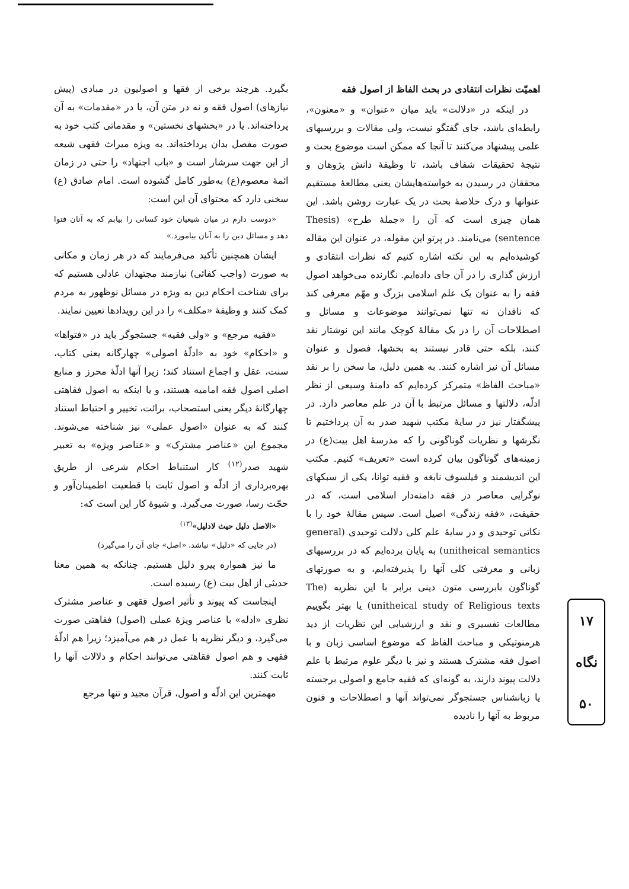اهمیّت نظرات انتقادی در بحث الفاظ از اصول فقه
در اینکه در «دلالت» باید میان «عنوان» و «معنون»، رابطه‌ای باشد، جای گفتگو نیست، ولی مقالات و بررسیهای علمی پیشنهاد می‌کنند تا آنجا که ممکن است موضوع بحث و نتیجهٔ تحقیقات شفاف باشد، تا وظیفهٔ دانش پژوهان و محققان در رسیدن به خواسته‌هایشان یعنی مطالعهٔ مستقیم عنوانها و درک خلاصهٔ بحث در یک عبارت روشن باشد. این همان چیزی است که آن را «جملهٔ طرح» (Thesis sentence) می‌نامند. در پرتو این مقوله، در عنوان این مقاله کوشیده‌ایم به این نکته اشاره کنیم که نظرات انتقادی و ارزش گذاری را در آن جای داده‌ایم. نگارنده می‌خواهد اصول فقه را به عنوان یک علم اسلامی بزرگ و مهّم معرفی کند که ناقدان نه تنها نمی‌توانند موضوعات و مسائل و اصطلاحات آن را در یک مقالهٔ کوچک مانند این نوشتار نقد کنند، بلکه حتی قادر نیستند به بخشها، فصول و عنوان مسائل آن نیز اشاره کنند. به همین دلیل، ما سخن را بر نقد «مباحث الفاظ» متمرکز کرده‌ایم که دامنهٔ وسیعی از نظر ادلّه، دلالتها و مسائل مرتبط با آن در علم معاصر دارد. در پیشگفتار نیز در سایهٔ مکتب شهید صدر به آن پرداختیم تا نگرشها و نظریات گوناگونی را که مدرسهٔ اهل بیت(ع) در زمینه‌های گوناگون بیان کرده است «تعریف» کنیم. مکتب این اندیشمند و فیلسوف نابغه و فقیه توانا، یکی از سبکهای نوگرایی معاصر در فقه دامنه‌دار اسلامی است، که در حقیقت، «فقه زندگی» اصیل است. سپس مقالهٔ خود را با نکاتی توحیدی و در سایهٔ علم کلی دلالت توحیدی (general unitheical semantics) به پایان برده‌ایم که در بررسیهای زبانی و معرفتی کلی آنها را پذیرفته‌ایم، و به صورتهای گوناگون بابررسی متون دینی برابر با این نظریه (The unitheical study of Religious texts) یا بهتر بگوییم مطالعات تفسیری و نقد و ارزشیابی این نظریات از دید هرمنوتیکی و مباحث الفاظ که موضوع اساسی زبان و با اصول فقه مشترک هستند و نیز با دیگر علوم مرتبط با علم دلالت پیوند دارند، به گونه‌ای که فقیه جامع و اصولی برجسته یا زبانشناس جستجوگر نمی‌تواند آنها و اصطلاحات و فنون مربوط به آنها را نادیده
بگیرد. هرچند برخی از فقها و اصولیون در مبادی (پیش نیازهای) اصول فقه و نه در متن آن، یا در «مقدمات» به آن پرداخته‌اند. یا در «بخشهای نخستین» و مقدماتی کتب خود به صورت مفصل بدان پرداخته‌اند. به ویژه میراث فقهی شیعه از این جهت سرشار است و «باب اجتهاد» را حتی در زمان ائمهٔ معصوم(ع) به‌طور کامل گشوده است. امام صادق (ع) سخنی دارد که محتوای آن این است:
«دوست دارم در میان شیعیان خود کسانی را بیابم که به آنان فتوا دهد و مسائل دین را به آنان بیاموزد.»
ایشان همچنین تأکید می‌فرمایند که در هر زمان و مکانی به صورت (واجب کفائی) نیازمند مجتهدان عادلی هستیم که برای شناخت احکام دین به ویژه در مسائل نوظهور به مردم کمک کنند و وظیفهٔ «مکلف» را در این رویدادها تعیین نمایند.
«فقیه مرجع» و «ولی فقیه» جستجوگر باید در «فتواها» و «احکام» خود به «ادلّهٔ اصولی» چهارگانه یعنی کتاب، سنت، عقل و اجماع استناد کند؛ زیرا آنها ادلّهٔ محرز و منابع اصلی اصول فقه امامیه هستند، و یا اینکه به اصول فقاهتی چهارگانهٔ دیگر یعنی استصحاب، برائت، تخییر و احتیاط استناد کنند که به عنوان «اصول عملی» نیز شناخته می‌شوند. مجموع این «عناصر مشترک» و «عناصر ویژه» به تعبیر شهید صدر<sup>(۱۲)</sup> کار استنباط احکام شرعی از طریق بهره‌برداری از ادلّه و اصول ثابت با قطعیت اطمینان‌آور و حجّت رسا، صورت می‌گیرد. و شیوهٔ کار این است که:
«الاصل دلیل حیث لادلیل»<sup>(۱۳)</sup>
(در جایی که «دلیل» نباشد، «اصل» جای آن را می‌گیرد)
ما نیز همواره پیرو دلیل هستیم. چنانکه به همین معنا حدیثی از اهل بیت (ع) رسیده است.
اینجاست که پیوند و تأثیر اصول فقهی و عناصر مشترک نظری «ادله» با عناصر ویژهٔ عملی (اصول) فقاهتی صورت می‌گیرد، و دیگر نظریه با عمل در هم می‌آمیزد؛ زیرا هم ادلّهٔ فقهی و هم اصول فقاهتی می‌توانند احکام و دلالات آنها را ثابت کنند.
مهمترین این ادلّه و اصول، قرآن مجید و تنها مرجع
۱۷
نگاه
۵۰